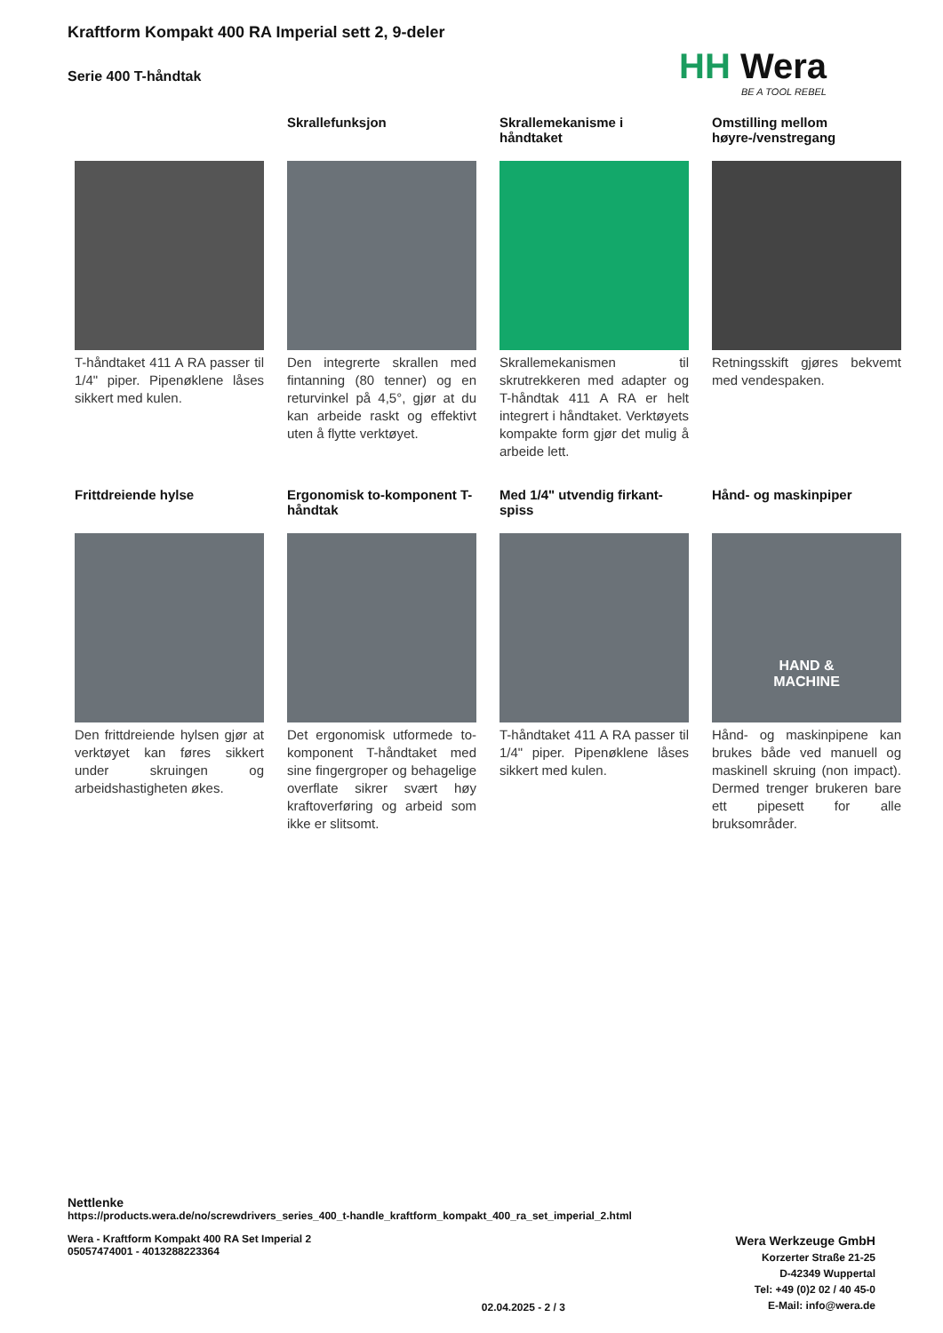Kraftform Kompakt 400 RA Imperial sett 2, 9-deler
Serie 400 T-håndtak
HH Wera
BE A TOOL REBEL
T-håndtaket 411 A RA passer til 1/4" piper. Pipenøklene låses sikkert med kulen.
Skrallefunksjon
Den integrerte skrallen med fintanning (80 tenner) og en returvinkel på 4,5°, gjør at du kan arbeide raskt og effektivt uten å flytte verktøyet.
Skrallemekanisme i håndtaket
Skrallemekanismen til skrutrekkeren med adapter og T-håndtak 411 A RA er helt integrert i håndtaket. Verktøyets kompakte form gjør det mulig å arbeide lett.
Omstilling mellom høyre-/venstregang
Retningsskift gjøres bekvemt med vendespaken.
Frittdreiende hylse
Den frittdreiende hylsen gjør at verktøyet kan føres sikkert under skruingen og arbeidshastigheten økes.
Ergonomisk to-komponent T-håndtak
Det ergonomisk utformede to-komponent T-håndtaket med sine fingergroper og behagelige overflate sikrer svært høy kraftoverføring og arbeid som ikke er slitsomt.
Med 1/4" utvendig firkant-spiss
T-håndtaket 411 A RA passer til 1/4" piper. Pipenøklene låses sikkert med kulen.
Hånd- og maskinpiper
HAND &
MACHINE
Hånd- og maskinpipene kan brukes både ved manuell og maskinell skruing (non impact). Dermed trenger brukeren bare ett pipesett for alle bruksområder.
Nettlenke
https://products.wera.de/no/screwdrivers_series_400_t-handle_kraftform_kompakt_400_ra_set_imperial_2.html
Wera - Kraftform Kompakt 400 RA Set Imperial 2
05057474001 - 4013288223364
02.04.2025 - 2 / 3
Wera Werkzeuge GmbH
Korzerter Straße 21-25
D-42349 Wuppertal
Tel: +49 (0)2 02 / 40 45-0
E-Mail: info@wera.de